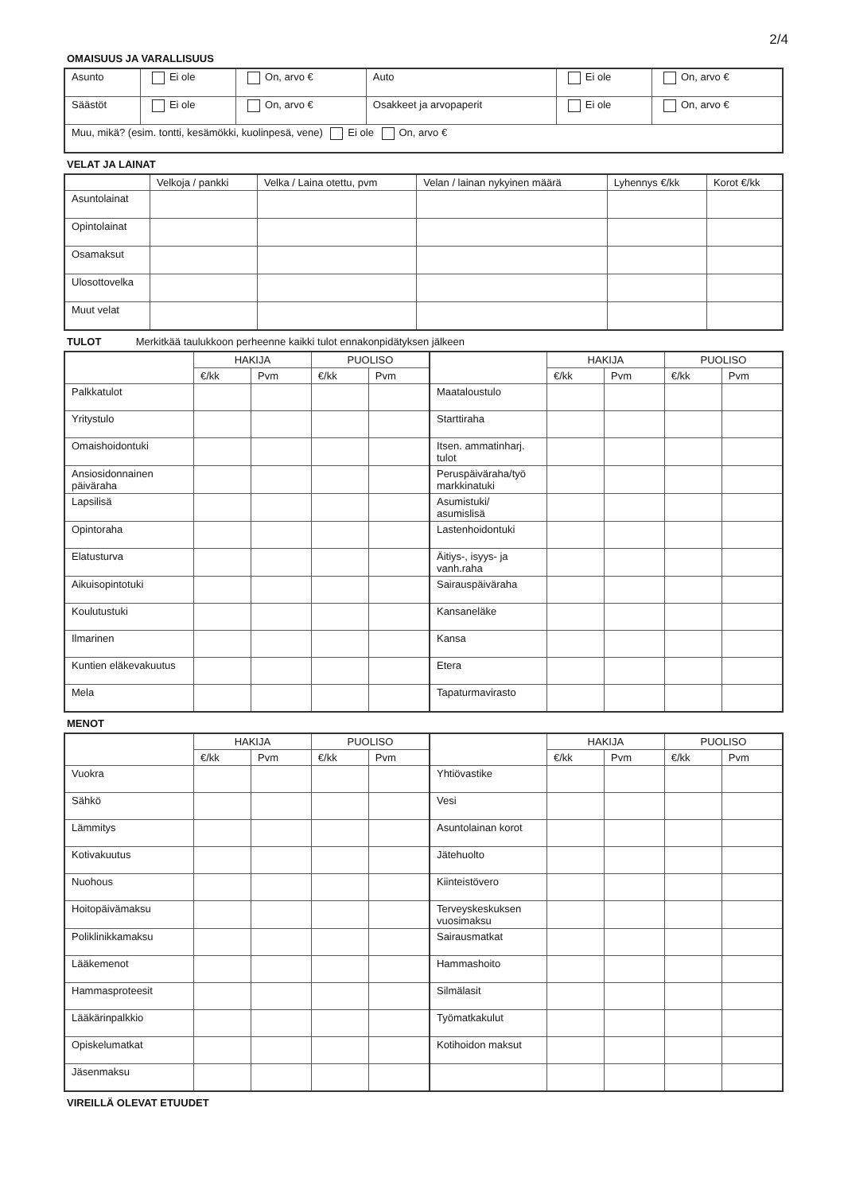2/4
OMAISUUS JA VARALLISUUS
| Asunto | Ei ole | On, arvo € | Auto | Ei ole | On, arvo € |
| Säästöt | Ei ole | On, arvo € | Osakkeet ja arvopaperit | Ei ole | On, arvo € |
| Muu, mikä? (esim. tontti, kesämökki, kuolinpesä, vene) Ei ole On, arvo € | | | | | |
VELAT JA LAINAT
| | Velkoja / pankki | Velka / Laina otettu, pvm | Velan / lainan nykyinen määrä | Lyhennys €/kk | Korot €/kk |
| --- | --- | --- | --- | --- | --- |
| Asuntolainat | | | | | |
| Opintolainat | | | | | |
| Osamaksut | | | | | |
| Ulosottovelka | | | | | |
| Muut velat | | | | | |
TULOT Merkitkää taulukkoon perheenne kaikki tulot ennakonpidätyksen jälkeen
| | HAKIJA | | PUOLISO | | | HAKIJA | | PUOLISO | |
| --- | --- | --- | --- | --- | --- | --- | --- | --- | --- |
| | €/kk | Pvm | €/kk | Pvm | | €/kk | Pvm | €/kk | Pvm |
| Palkkatulot | | | | | Maataloustulo | | | | |
| Yritystulo | | | | | Starttiraha | | | | |
| Omaishoidontuki | | | | | Itsen. ammatinharj. tulot | | | | |
| Ansiosidonnainen päiväraha | | | | | Peruspäiväraha/työ markkinatuki | | | | |
| Lapsilisä | | | | | Asumistuki/ asumislisä | | | | |
| Opintoraha | | | | | Lastenhoidontuki | | | | |
| Elatusturva | | | | | Äitiys-, isyys- ja vanh.raha | | | | |
| Aikuisopintotuki | | | | | Sairauspäiväraha | | | | |
| Koulutustuki | | | | | Kansaneläke | | | | |
| Ilmarinen | | | | | Kansa | | | | |
| Kuntien eläkevakuutus | | | | | Etera | | | | |
| Mela | | | | | Tapaturmavirasto | | | | |
MENOT
| | HAKIJA | | PUOLISO | | | HAKIJA | | PUOLISO | |
| --- | --- | --- | --- | --- | --- | --- | --- | --- | --- |
| | €/kk | Pvm | €/kk | Pvm | | €/kk | Pvm | €/kk | Pvm |
| Vuokra | | | | | Yhtiövastike | | | | |
| Sähkö | | | | | Vesi | | | | |
| Lämmitys | | | | | Asuntolainan korot | | | | |
| Kotivakuutus | | | | | Jätehuolto | | | | |
| Nuohous | | | | | Kiinteistövero | | | | |
| Hoitopäivämaksu | | | | | Terveyskeskuksen vuosimaksu | | | | |
| Poliklinikkamaksu | | | | | Sairausmatkat | | | | |
| Lääkemenot | | | | | Hammashoito | | | | |
| Hammasproteesit | | | | | Silmälasit | | | | |
| Lääkärinpalkkio | | | | | Työmatkakulut | | | | |
| Opiskelumatkat | | | | | Kotihoidon maksut | | | | |
| Jäsenmaksu | | | | | | | | | |
VIREILLÄ OLEVAT ETUUDET